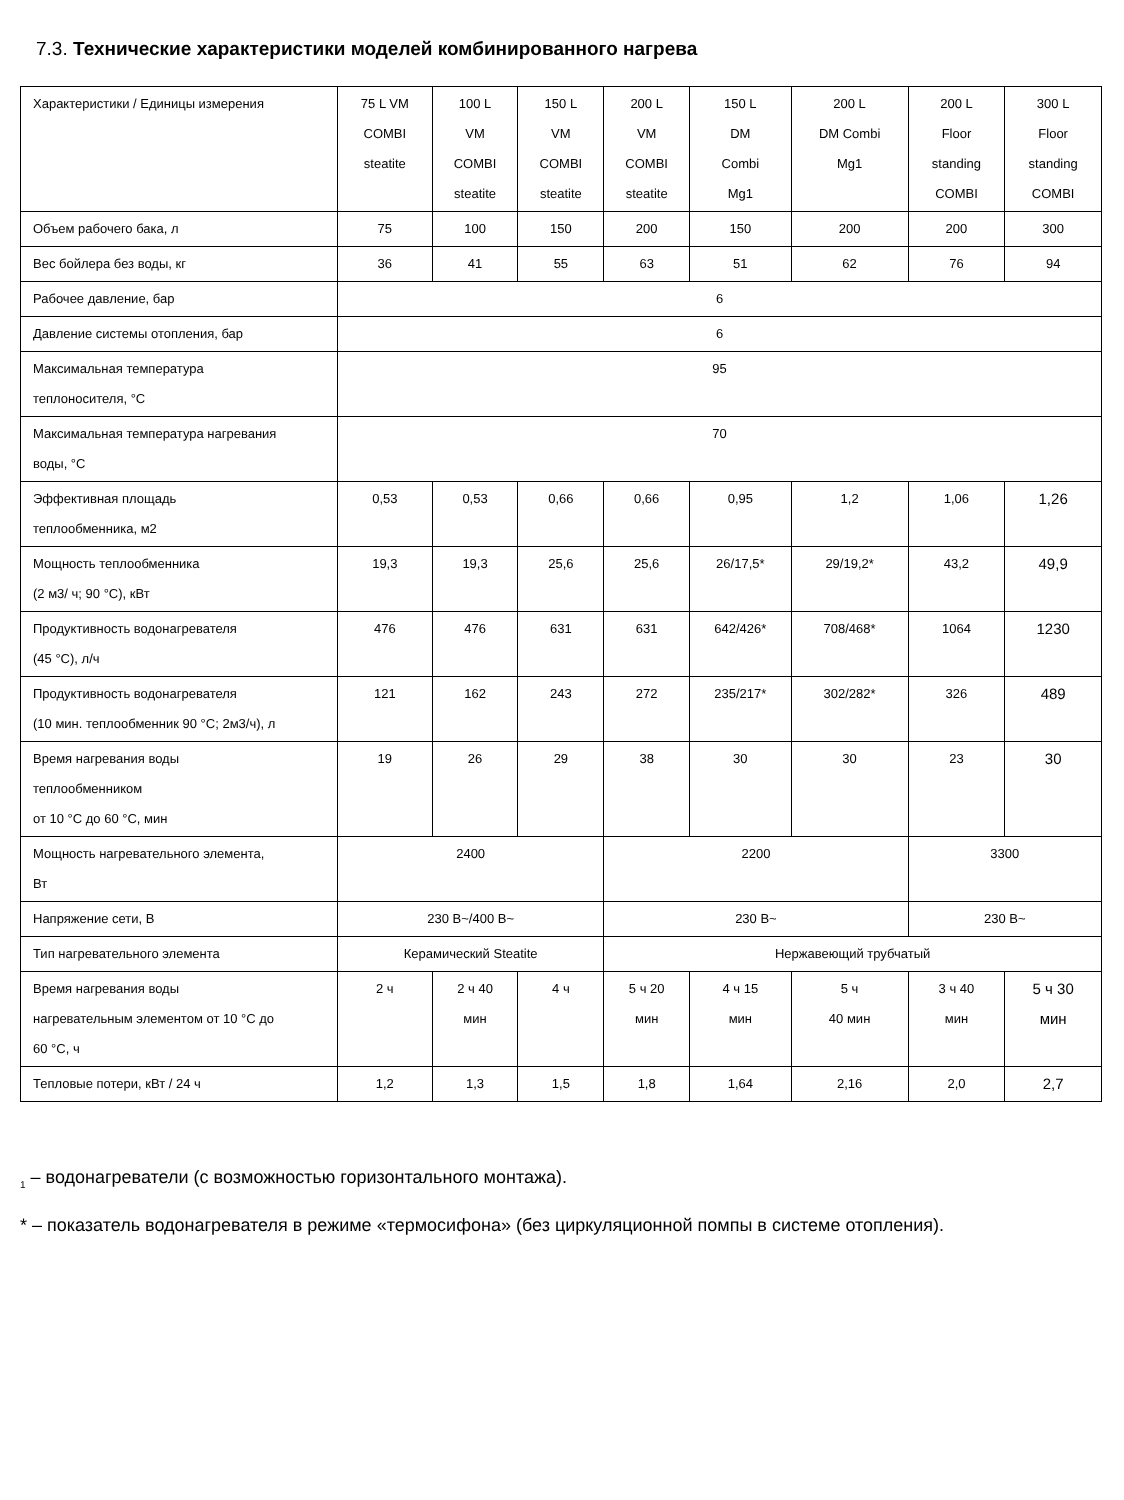7.3. Технические характеристики моделей комбинированного нагрева
| Характеристики / Единицы измерения | 75 L VM COMBI steatite | 100 L VM COMBI steatite | 150 L VM COMBI steatite | 200 L VM COMBI steatite | 150 L DM Combi Mg1 | 200 L DM Combi Mg1 | 200 L Floor standing COMBI | 300 L Floor standing COMBI |
| --- | --- | --- | --- | --- | --- | --- | --- | --- |
| Объем рабочего бака, л | 75 | 100 | 150 | 200 | 150 | 200 | 200 | 300 |
| Вес бойлера без воды, кг | 36 | 41 | 55 | 63 | 51 | 62 | 76 | 94 |
| Рабочее давление, бар | 6 | | | | | | | |
| Давление системы отопления, бар | 6 | | | | | | | |
| Максимальная температура теплоносителя, °C | 95 | | | | | | | |
| Максимальная температура нагревания воды, °C | 70 | | | | | | | |
| Эффективная площадь теплообменника, м2 | 0,53 | 0,53 | 0,66 | 0,66 | 0,95 | 1,2 | 1,06 | 1,26 |
| Мощность теплообменника (2 м3/ ч; 90 °C), кВт | 19,3 | 19,3 | 25,6 | 25,6 | 26/17,5* | 29/19,2* | 43,2 | 49,9 |
| Продуктивность водонагревателя (45 °C), л/ч | 476 | 476 | 631 | 631 | 642/426* | 708/468* | 1064 | 1230 |
| Продуктивность водонагревателя (10 мин. теплообменник 90 °C; 2м3/ч), л | 121 | 162 | 243 | 272 | 235/217* | 302/282* | 326 | 489 |
| Время нагревания воды теплообменником от 10 °C до 60 °C, мин | 19 | 26 | 29 | 38 | 30 | 30 | 23 | 30 |
| Мощность нагревательного элемента, Вт | 2400 | | | 2200 | | | 3300 | |
| Напряжение сети, В | 230 В~/400 В~ | | | 230 В~ | | | 230 В~ | |
| Тип нагревательного элемента | Керамический Steatite | | | Нержавеющий трубчатый | | | | |
| Время нагревания воды нагревательным элементом от 10 °C до 60 °C, ч | 2 ч | 2 ч 40 мин | 4 ч | 5 ч 20 мин | 4 ч 15 мин | 5 ч 40 мин | 3 ч 40 мин | 5 ч 30 мин |
| Тепловые потери, кВт / 24 ч | 1,2 | 1,3 | 1,5 | 1,8 | 1,64 | 2,16 | 2,0 | 2,7 |
<sub>1</sub> – водонагреватели (с возможностью горизонтального монтажа).
* – показатель водонагревателя в режиме «термосифона» (без циркуляционной помпы в системе отопления).